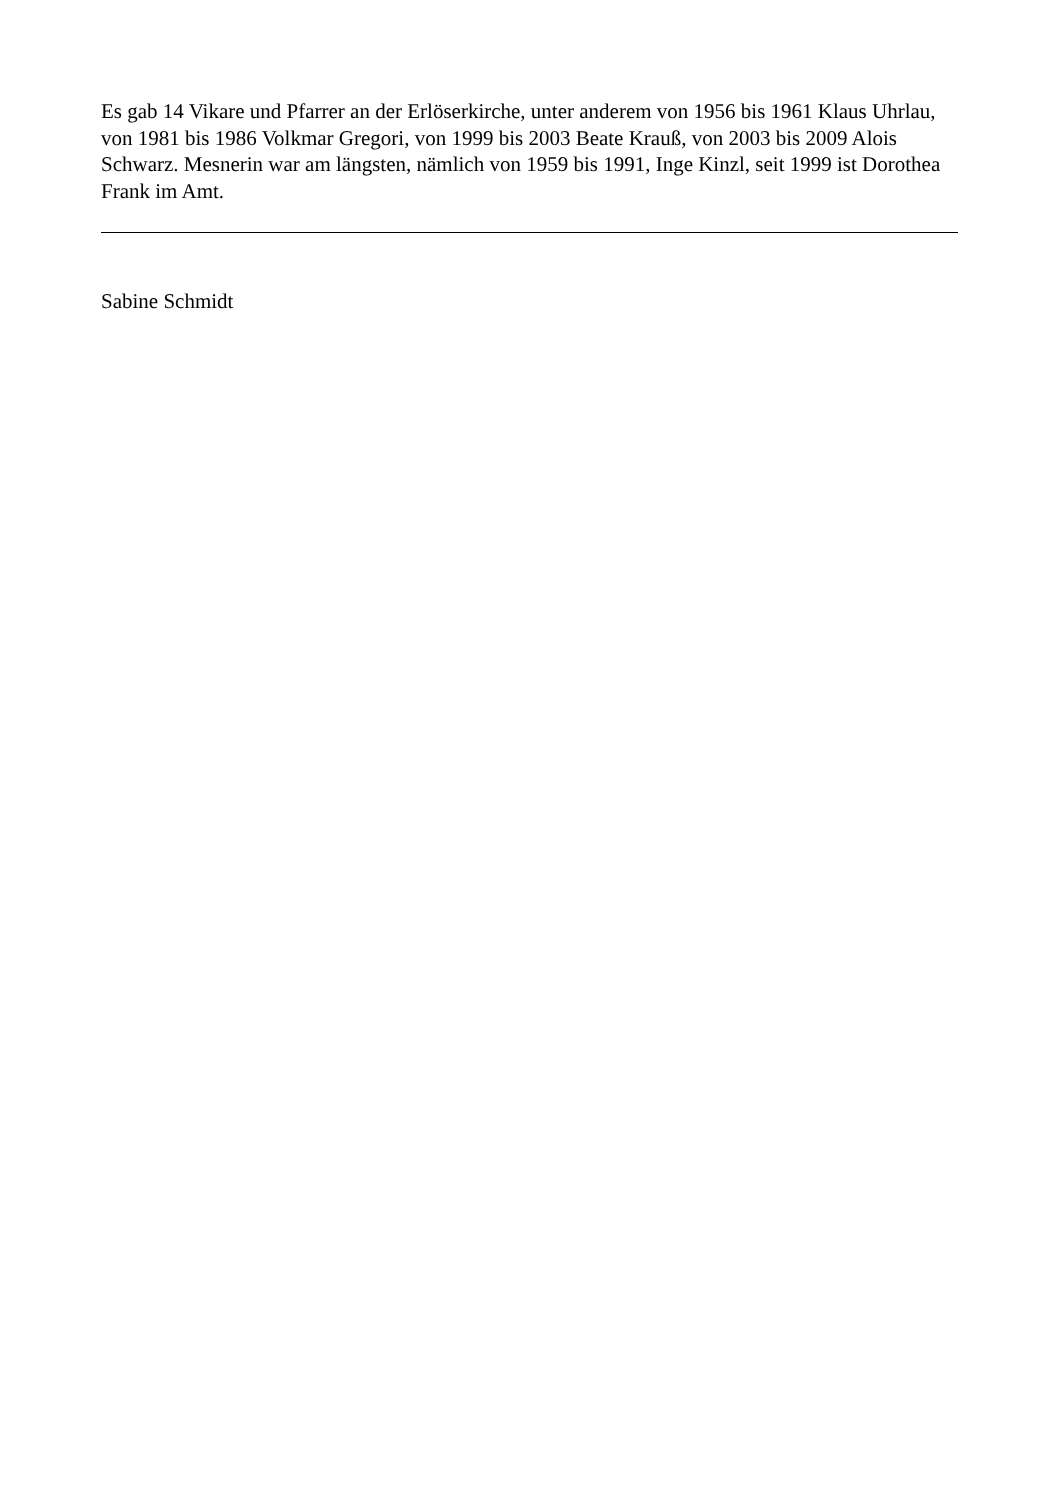Es gab 14 Vikare und Pfarrer an der Erlöserkirche, unter anderem von 1956 bis 1961 Klaus Uhrlau, von 1981 bis 1986 Volkmar Gregori, von 1999 bis 2003 Beate Krauß, von 2003 bis 2009 Alois Schwarz. Mesnerin war am längsten, nämlich von 1959 bis 1991, Inge Kinzl, seit 1999 ist Dorothea Frank im Amt.
Sabine Schmidt